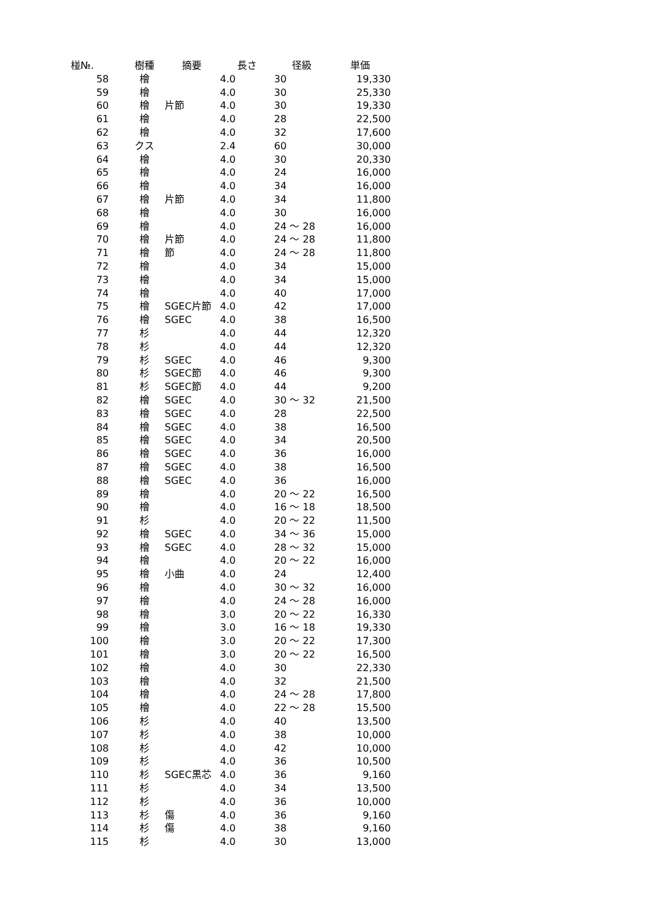| 椪№. | 樹種 | 摘要 | 長さ | 径級 | 単価 |
| --- | --- | --- | --- | --- | --- |
| 58 | 檜 | | 4.0 | 30 | 19,330 |
| 59 | 檜 | | 4.0 | 30 | 25,330 |
| 60 | 檜 | 片節 | 4.0 | 30 | 19,330 |
| 61 | 檜 | | 4.0 | 28 | 22,500 |
| 62 | 檜 | | 4.0 | 32 | 17,600 |
| 63 | クス | | 2.4 | 60 | 30,000 |
| 64 | 檜 | | 4.0 | 30 | 20,330 |
| 65 | 檜 | | 4.0 | 24 | 16,000 |
| 66 | 檜 | | 4.0 | 34 | 16,000 |
| 67 | 檜 | 片節 | 4.0 | 34 | 11,800 |
| 68 | 檜 | | 4.0 | 30 | 16,000 |
| 69 | 檜 | | 4.0 | 24 ～ 28 | 16,000 |
| 70 | 檜 | 片節 | 4.0 | 24 ～ 28 | 11,800 |
| 71 | 檜 | 節 | 4.0 | 24 ～ 28 | 11,800 |
| 72 | 檜 | | 4.0 | 34 | 15,000 |
| 73 | 檜 | | 4.0 | 34 | 15,000 |
| 74 | 檜 | | 4.0 | 40 | 17,000 |
| 75 | 檜 | SGEC片節 | 4.0 | 42 | 17,000 |
| 76 | 檜 | SGEC | 4.0 | 38 | 16,500 |
| 77 | 杉 | | 4.0 | 44 | 12,320 |
| 78 | 杉 | | 4.0 | 44 | 12,320 |
| 79 | 杉 | SGEC | 4.0 | 46 | 9,300 |
| 80 | 杉 | SGEC節 | 4.0 | 46 | 9,300 |
| 81 | 杉 | SGEC節 | 4.0 | 44 | 9,200 |
| 82 | 檜 | SGEC | 4.0 | 30 ～ 32 | 21,500 |
| 83 | 檜 | SGEC | 4.0 | 28 | 22,500 |
| 84 | 檜 | SGEC | 4.0 | 38 | 16,500 |
| 85 | 檜 | SGEC | 4.0 | 34 | 20,500 |
| 86 | 檜 | SGEC | 4.0 | 36 | 16,000 |
| 87 | 檜 | SGEC | 4.0 | 38 | 16,500 |
| 88 | 檜 | SGEC | 4.0 | 36 | 16,000 |
| 89 | 檜 | | 4.0 | 20 ～ 22 | 16,500 |
| 90 | 檜 | | 4.0 | 16 ～ 18 | 18,500 |
| 91 | 杉 | | 4.0 | 20 ～ 22 | 11,500 |
| 92 | 檜 | SGEC | 4.0 | 34 ～ 36 | 15,000 |
| 93 | 檜 | SGEC | 4.0 | 28 ～ 32 | 15,000 |
| 94 | 檜 | | 4.0 | 20 ～ 22 | 16,000 |
| 95 | 檜 | 小曲 | 4.0 | 24 | 12,400 |
| 96 | 檜 | | 4.0 | 30 ～ 32 | 16,000 |
| 97 | 檜 | | 4.0 | 24 ～ 28 | 16,000 |
| 98 | 檜 | | 3.0 | 20 ～ 22 | 16,330 |
| 99 | 檜 | | 3.0 | 16 ～ 18 | 19,330 |
| 100 | 檜 | | 3.0 | 20 ～ 22 | 17,300 |
| 101 | 檜 | | 3.0 | 20 ～ 22 | 16,500 |
| 102 | 檜 | | 4.0 | 30 | 22,330 |
| 103 | 檜 | | 4.0 | 32 | 21,500 |
| 104 | 檜 | | 4.0 | 24 ～ 28 | 17,800 |
| 105 | 檜 | | 4.0 | 22 ～ 28 | 15,500 |
| 106 | 杉 | | 4.0 | 40 | 13,500 |
| 107 | 杉 | | 4.0 | 38 | 10,000 |
| 108 | 杉 | | 4.0 | 42 | 10,000 |
| 109 | 杉 | | 4.0 | 36 | 10,500 |
| 110 | 杉 | SGEC黒芯 | 4.0 | 36 | 9,160 |
| 111 | 杉 | | 4.0 | 34 | 13,500 |
| 112 | 杉 | | 4.0 | 36 | 10,000 |
| 113 | 杉 | 傷 | 4.0 | 36 | 9,160 |
| 114 | 杉 | 傷 | 4.0 | 38 | 9,160 |
| 115 | 杉 | | 4.0 | 30 | 13,000 |